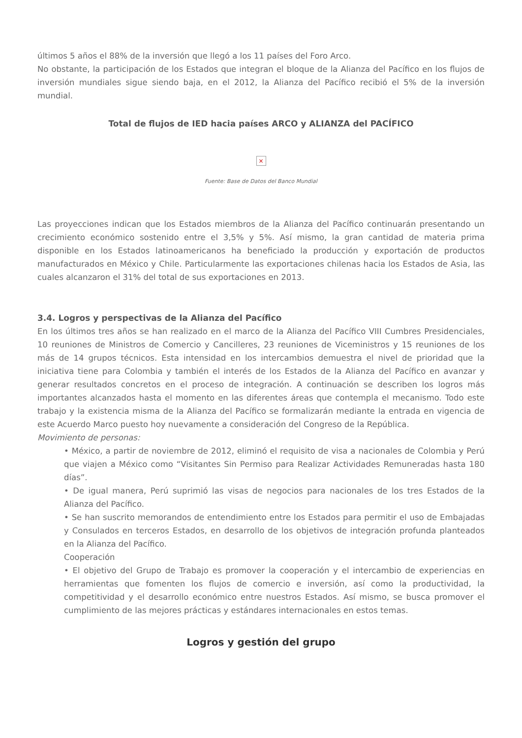últimos 5 años el 88% de la inversión que llegó a los 11 países del Foro Arco.
No obstante, la participación de los Estados que integran el bloque de la Alianza del Pacífico en los flujos de inversión mundiales sigue siendo baja, en el 2012, la Alianza del Pacífico recibió el 5% de la inversión mundial.
Total de flujos de IED hacia países ARCO y ALIANZA del PACÍFICO
×
Fuente: Base de Datos del Banco Mundial
Las proyecciones indican que los Estados miembros de la Alianza del Pacífico continuarán presentando un crecimiento económico sostenido entre el 3,5% y 5%. Así mismo, la gran cantidad de materia prima disponible en los Estados latinoamericanos ha beneficiado la producción y exportación de productos manufacturados en México y Chile. Particularmente las exportaciones chilenas hacia los Estados de Asia, las cuales alcanzaron el 31% del total de sus exportaciones en 2013.
3.4. Logros y perspectivas de la Alianza del Pacífico
En los últimos tres años se han realizado en el marco de la Alianza del Pacífico VIII Cumbres Presidenciales, 10 reuniones de Ministros de Comercio y Cancilleres, 23 reuniones de Viceministros y 15 reuniones de los más de 14 grupos técnicos. Esta intensidad en los intercambios demuestra el nivel de prioridad que la iniciativa tiene para Colombia y también el interés de los Estados de la Alianza del Pacífico en avanzar y generar resultados concretos en el proceso de integración. A continuación se describen los logros más importantes alcanzados hasta el momento en las diferentes áreas que contempla el mecanismo. Todo este trabajo y la existencia misma de la Alianza del Pacífico se formalizarán mediante la entrada en vigencia de este Acuerdo Marco puesto hoy nuevamente a consideración del Congreso de la República.
Movimiento de personas:
• México, a partir de noviembre de 2012, eliminó el requisito de visa a nacionales de Colombia y Perú que viajen a México como “Visitantes Sin Permiso para Realizar Actividades Remuneradas hasta 180 días”.
• De igual manera, Perú suprimió las visas de negocios para nacionales de los tres Estados de la Alianza del Pacífico.
• Se han suscrito memorandos de entendimiento entre los Estados para permitir el uso de Embajadas y Consulados en terceros Estados, en desarrollo de los objetivos de integración profunda planteados en la Alianza del Pacífico.
Cooperación
• El objetivo del Grupo de Trabajo es promover la cooperación y el intercambio de experiencias en herramientas que fomenten los flujos de comercio e inversión, así como la productividad, la competitividad y el desarrollo económico entre nuestros Estados. Así mismo, se busca promover el cumplimiento de las mejores prácticas y estándares internacionales en estos temas.
Logros y gestión del grupo